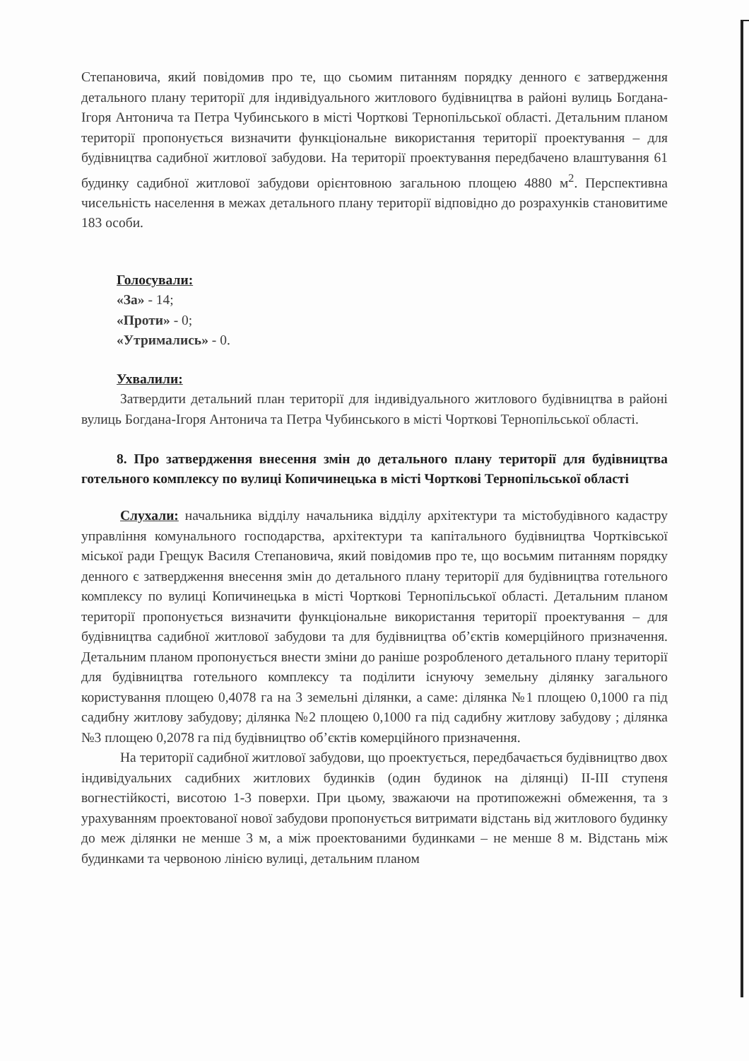Степановича, який повідомив про те, що сьомим питанням порядку денного є затвердження детального плану території для індивідуального житлового будівництва в районі вулиць Богдана-Ігоря Антонича та Петра Чубинського в місті Чорткові Тернопільської області. Детальним планом території пропонується визначити функціональне використання території проектування – для будівництва садибної житлової забудови. На території проектування передбачено влаштування 61 будинку садибної житлової забудови орієнтовною загальною площею 4880 м<sup>2</sup>. Перспективна чисельність населення в межах детального плану території відповідно до розрахунків становитиме 183 особи.
Голосували:
«За» - 14;
«Проти» - 0;
«Утримались» - 0.
Ухвалили:
Затвердити детальний план території для індивідуального житлового будівництва в районі вулиць Богдана-Ігоря Антонича та Петра Чубинського в місті Чорткові Тернопільської області.
8. Про затвердження внесення змін до детального плану території для будівництва готельного комплексу по вулиці Копичинецька в місті Чорткові Тернопільської області
Слухали: начальника відділу начальника відділу архітектури та містобудівного кадастру управління комунального господарства, архітектури та капітального будівництва Чортківської міської ради Грещук Василя Степановича, який повідомив про те, що восьмим питанням порядку денного є затвердження внесення змін до детального плану території для будівництва готельного комплексу по вулиці Копичинецька в місті Чорткові Тернопільської області. Детальним планом території пропонується визначити функціональне використання території проектування – для будівництва садибної житлової забудови та для будівництва об’єктів комерційного призначення. Детальним планом пропонується внести зміни до раніше розробленого детального плану території для будівництва готельного комплексу та поділити існуючу земельну ділянку загального користування площею 0,4078 га на 3 земельні ділянки, а саме: ділянка №1 площею 0,1000 га під садибну житлову забудову; ділянка №2 площею 0,1000 га під садибну житлову забудову ; ділянка №3 площею 0,2078 га під будівництво об’єктів комерційного призначення.
На території садибної житлової забудови, що проектується, передбачається будівництво двох індивідуальних садибних житлових будинків (один будинок на ділянці) II-III ступеня вогнестійкості, висотою 1-3 поверхи. При цьому, зважаючи на протипожежні обмеження, та з урахуванням проектованої нової забудови пропонується витримати відстань від житлового будинку до меж ділянки не менше 3 м, а між проектованими будинками – не менше 8 м. Відстань між будинками та червоною лінією вулиці, детальним планом